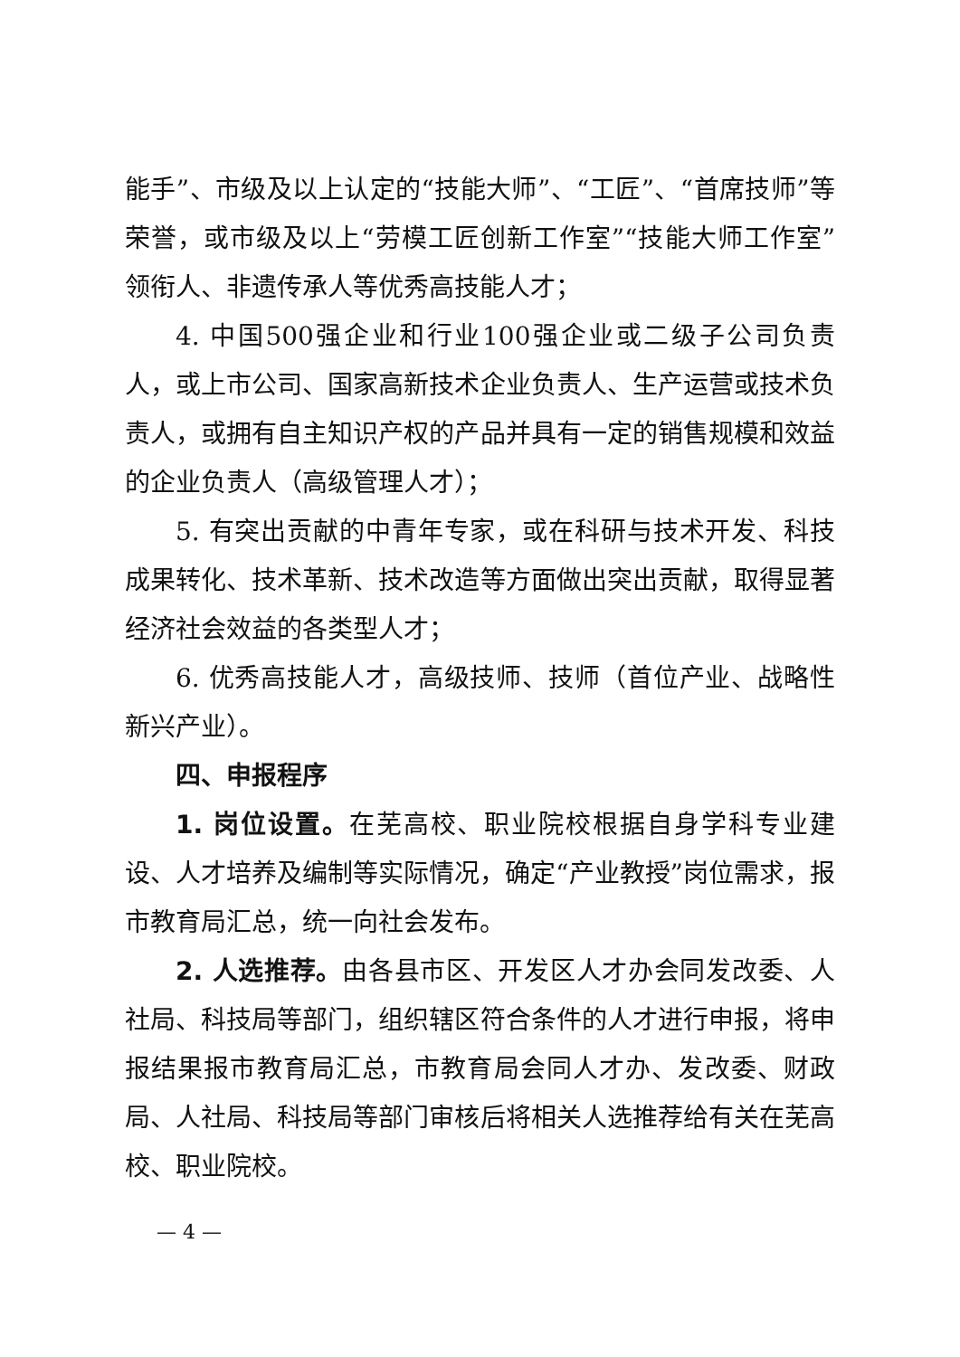能手”、市级及以上认定的“技能大师”、“工匠”、“首席技师”等荣誉，或市级及以上“劳模工匠创新工作室”“技能大师工作室”领衔人、非遗传承人等优秀高技能人才；
4. 中国500强企业和行业100强企业或二级子公司负责人，或上市公司、国家高新技术企业负责人、生产运营或技术负责人，或拥有自主知识产权的产品并具有一定的销售规模和效益的企业负责人（高级管理人才）；
5. 有突出贡献的中青年专家，或在科研与技术开发、科技成果转化、技术革新、技术改造等方面做出突出贡献，取得显著经济社会效益的各类型人才；
6. 优秀高技能人才，高级技师、技师（首位产业、战略性新兴产业）。
四、申报程序
1. 岗位设置。在芜高校、职业院校根据自身学科专业建设、人才培养及编制等实际情况，确定“产业教授”岗位需求，报市教育局汇总，统一向社会发布。
2. 人选推荐。由各县市区、开发区人才办会同发改委、人社局、科技局等部门，组织辖区符合条件的人才进行申报，将申报结果报市教育局汇总，市教育局会同人才办、发改委、财政局、人社局、科技局等部门审核后将相关人选推荐给有关在芜高校、职业院校。
— 4 —